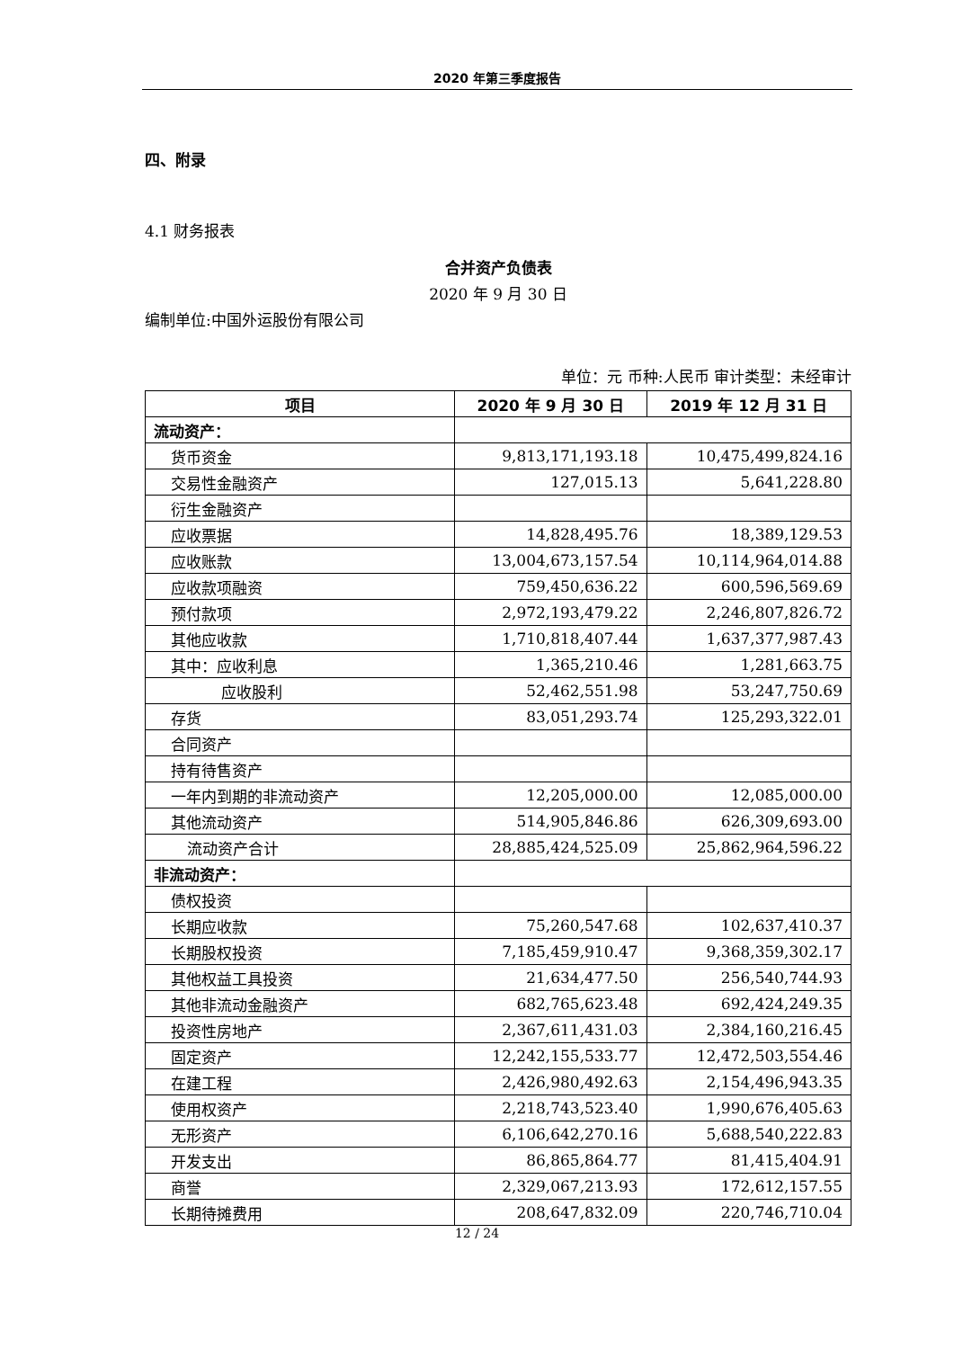2020 年第三季度报告
四、附录
4.1 财务报表
合并资产负债表
2020 年 9 月 30 日
编制单位:中国外运股份有限公司
单位：元 币种:人民币 审计类型：未经审计
| 项目 | 2020 年 9 月 30 日 | 2019 年 12 月 31 日 |
| --- | --- | --- |
| 流动资产： | | |
| 货币资金 | 9,813,171,193.18 | 10,475,499,824.16 |
| 交易性金融资产 | 127,015.13 | 5,641,228.80 |
| 衍生金融资产 | | |
| 应收票据 | 14,828,495.76 | 18,389,129.53 |
| 应收账款 | 13,004,673,157.54 | 10,114,964,014.88 |
| 应收款项融资 | 759,450,636.22 | 600,596,569.69 |
| 预付款项 | 2,972,193,479.22 | 2,246,807,826.72 |
| 其他应收款 | 1,710,818,407.44 | 1,637,377,987.43 |
| 其中：应收利息 | 1,365,210.46 | 1,281,663.75 |
| 应收股利 | 52,462,551.98 | 53,247,750.69 |
| 存货 | 83,051,293.74 | 125,293,322.01 |
| 合同资产 | | |
| 持有待售资产 | | |
| 一年内到期的非流动资产 | 12,205,000.00 | 12,085,000.00 |
| 其他流动资产 | 514,905,846.86 | 626,309,693.00 |
| 流动资产合计 | 28,885,424,525.09 | 25,862,964,596.22 |
| 非流动资产： | | |
| 债权投资 | | |
| 长期应收款 | 75,260,547.68 | 102,637,410.37 |
| 长期股权投资 | 7,185,459,910.47 | 9,368,359,302.17 |
| 其他权益工具投资 | 21,634,477.50 | 256,540,744.93 |
| 其他非流动金融资产 | 682,765,623.48 | 692,424,249.35 |
| 投资性房地产 | 2,367,611,431.03 | 2,384,160,216.45 |
| 固定资产 | 12,242,155,533.77 | 12,472,503,554.46 |
| 在建工程 | 2,426,980,492.63 | 2,154,496,943.35 |
| 使用权资产 | 2,218,743,523.40 | 1,990,676,405.63 |
| 无形资产 | 6,106,642,270.16 | 5,688,540,222.83 |
| 开发支出 | 86,865,864.77 | 81,415,404.91 |
| 商誉 | 2,329,067,213.93 | 172,612,157.55 |
| 长期待摊费用 | 208,647,832.09 | 220,746,710.04 |
12 / 24